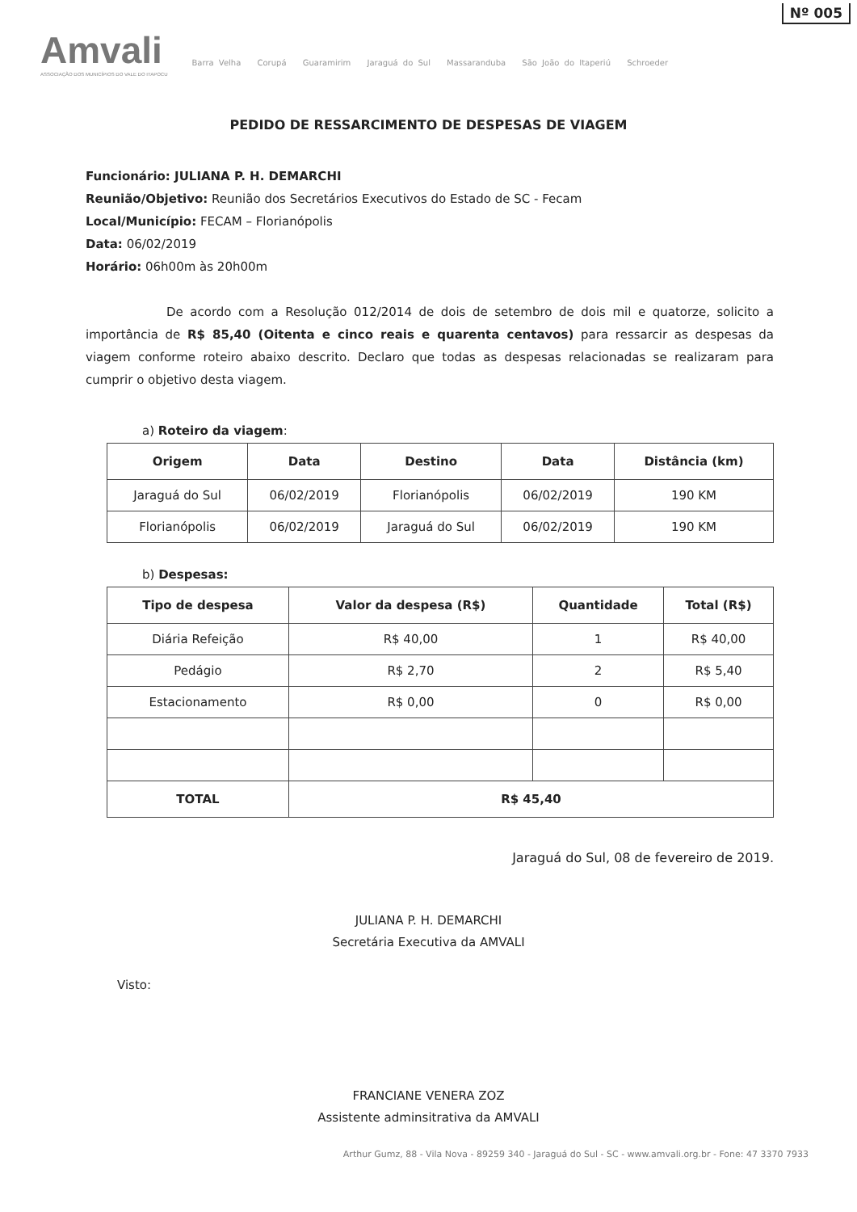Nº 005
Amvali
ASSOCIAÇÃO DOS MUNICÍPIOS DO VALE DO ITAPOCU
Barra Velha Corupá Guaramirim Jaraguá do Sul Massaranduba São João do Itaperiú Schroeder
PEDIDO DE RESSARCIMENTO DE DESPESAS DE VIAGEM
Funcionário: JULIANA P. H. DEMARCHI
Reunião/Objetivo: Reunião dos Secretários Executivos do Estado de SC - Fecam
Local/Município: FECAM – Florianópolis
Data: 06/02/2019
Horário: 06h00m às 20h00m
De acordo com a Resolução 012/2014 de dois de setembro de dois mil e quatorze, solicito a importância de R$ 85,40 (Oitenta e cinco reais e quarenta centavos) para ressarcir as despesas da viagem conforme roteiro abaixo descrito. Declaro que todas as despesas relacionadas se realizaram para cumprir o objetivo desta viagem.
a) Roteiro da viagem:
| Origem | Data | Destino | Data | Distância (km) |
| --- | --- | --- | --- | --- |
| Jaraguá do Sul | 06/02/2019 | Florianópolis | 06/02/2019 | 190 KM |
| Florianópolis | 06/02/2019 | Jaraguá do Sul | 06/02/2019 | 190 KM |
b) Despesas:
| Tipo de despesa | Valor da despesa (R$) | Quantidade | Total (R$) |
| --- | --- | --- | --- |
| Diária Refeição | R$ 40,00 | 1 | R$ 40,00 |
| Pedágio | R$ 2,70 | 2 | R$ 5,40 |
| Estacionamento | R$ 0,00 | 0 | R$ 0,00 |
| TOTAL | R$ 45,40 | | |
Jaraguá do Sul, 08 de fevereiro de 2019.
JULIANA P. H. DEMARCHI
Secretária Executiva da AMVALI
Visto:
FRANCIANE VENERA ZOZ
Assistente adminsitrativa da AMVALI
Arthur Gumz, 88 - Vila Nova - 89259 340 - Jaraguá do Sul - SC - www.amvali.org.br - Fone: 47 3370 7933